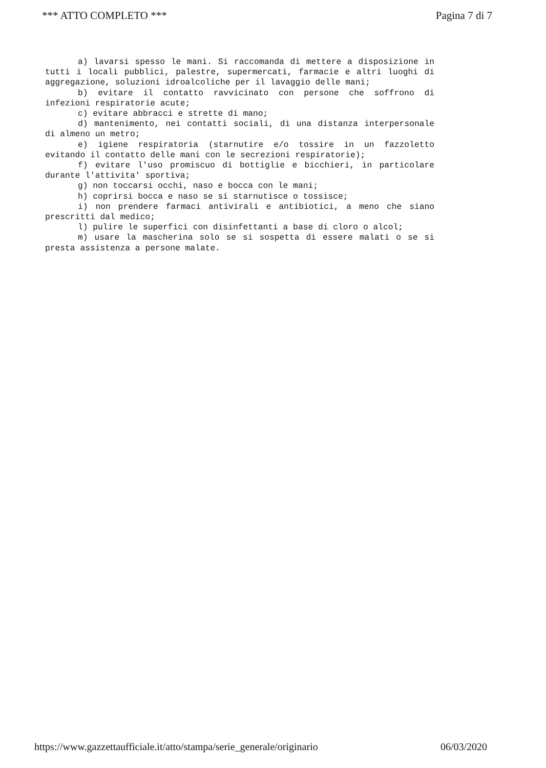*** ATTO COMPLETO *** Pagina 7 di 7
a) lavarsi spesso le mani. Si raccomanda di mettere a disposizione in tutti i locali pubblici, palestre, supermercati, farmacie e altri luoghi di aggregazione, soluzioni idroalcoliche per il lavaggio delle mani;
b) evitare il contatto ravvicinato con persone che soffrono di infezioni respiratorie acute;
c) evitare abbracci e strette di mano;
d) mantenimento, nei contatti sociali, di una distanza interpersonale di almeno un metro;
e) igiene respiratoria (starnutire e/o tossire in un fazzoletto evitando il contatto delle mani con le secrezioni respiratorie);
f) evitare l'uso promiscuo di bottiglie e bicchieri, in particolare durante l'attivita' sportiva;
g) non toccarsi occhi, naso e bocca con le mani;
h) coprirsi bocca e naso se si starnutisce o tossisce;
i) non prendere farmaci antivirali e antibiotici, a meno che siano prescritti dal medico;
l) pulire le superfici con disinfettanti a base di cloro o alcol;
m) usare la mascherina solo se si sospetta di essere malati o se si presta assistenza a persone malate.
https://www.gazzettaufficiale.it/atto/stampa/serie_generale/originario 06/03/2020